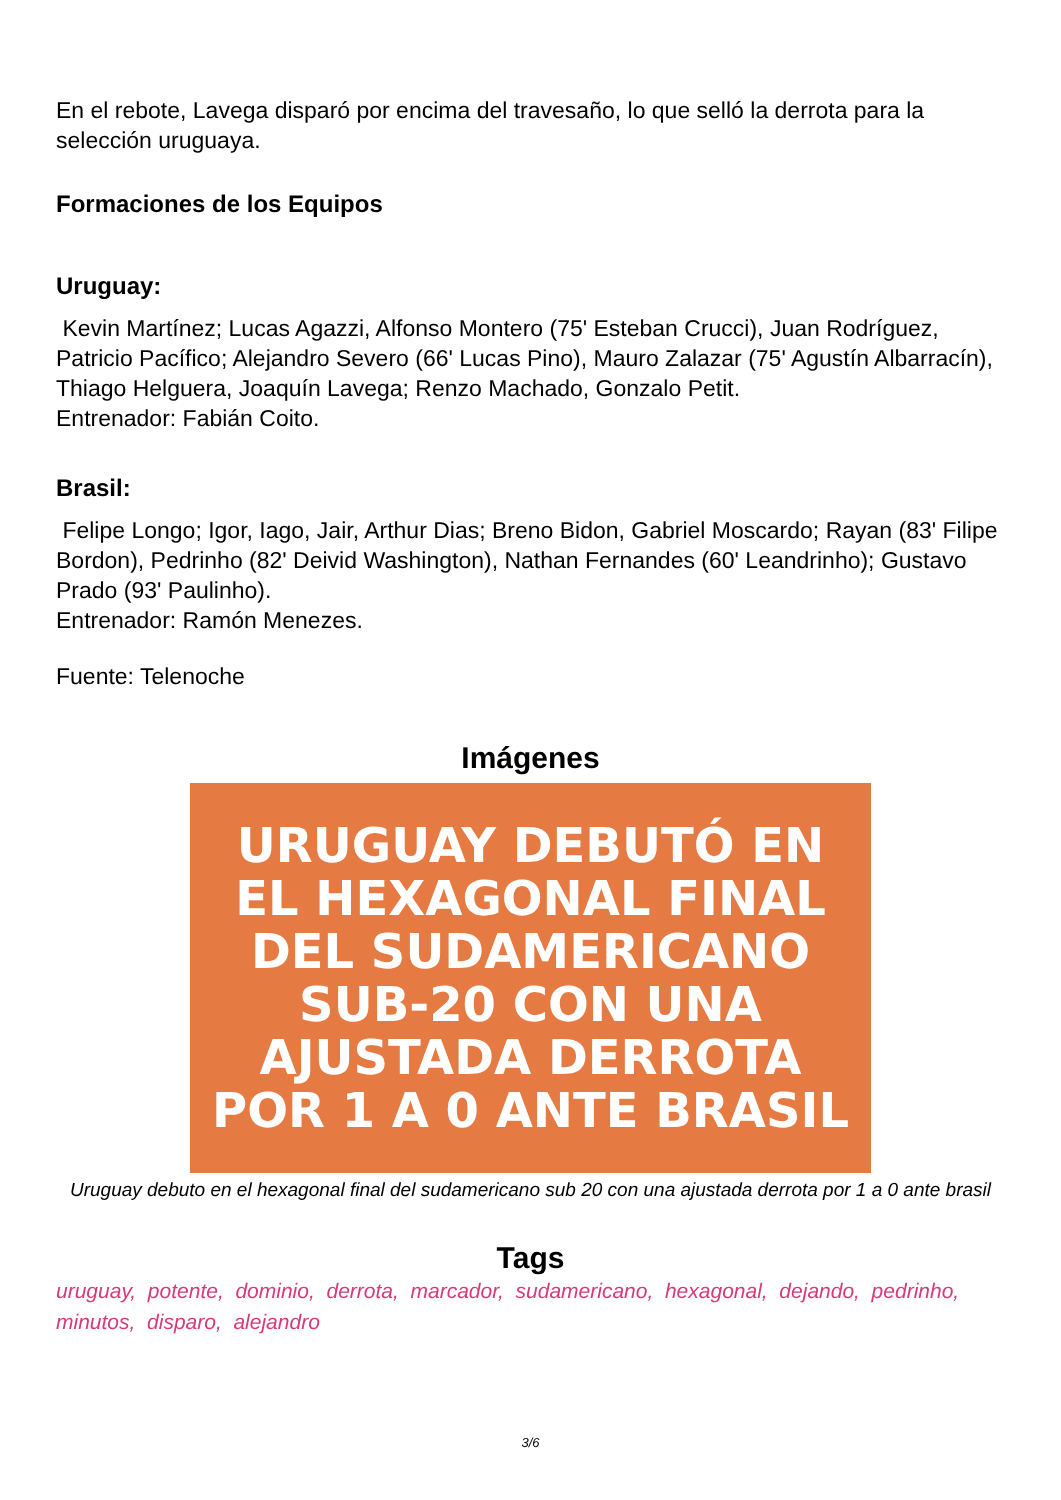En el rebote, Lavega disparó por encima del travesaño, lo que selló la derrota para la selección uruguaya.
Formaciones de los Equipos
Uruguay:
Kevin Martínez; Lucas Agazzi, Alfonso Montero (75' Esteban Crucci), Juan Rodríguez, Patricio Pacífico; Alejandro Severo (66' Lucas Pino), Mauro Zalazar (75' Agustín Albarracín), Thiago Helguera, Joaquín Lavega; Renzo Machado, Gonzalo Petit.
Entrenador: Fabián Coito.
Brasil:
Felipe Longo; Igor, Iago, Jair, Arthur Dias; Breno Bidon, Gabriel Moscardo; Rayan (83' Filipe Bordon), Pedrinho (82' Deivid Washington), Nathan Fernandes (60' Leandrinho); Gustavo Prado (93' Paulinho).
Entrenador: Ramón Menezes.
Fuente: Telenoche
Imágenes
URUGUAY DEBUTÓ EN
EL HEXAGONAL FINAL
DEL SUDAMERICANO
SUB-20 CON UNA
AJUSTADA DERROTA
POR 1 A 0 ANTE BRASIL
Uruguay debuto en el hexagonal final del sudamericano sub 20 con una ajustada derrota por 1 a 0 ante brasil
Tags
uruguay, potente, dominio, derrota, marcador, sudamericano, hexagonal, dejando, pedrinho, minutos, disparo, alejandro
3/6